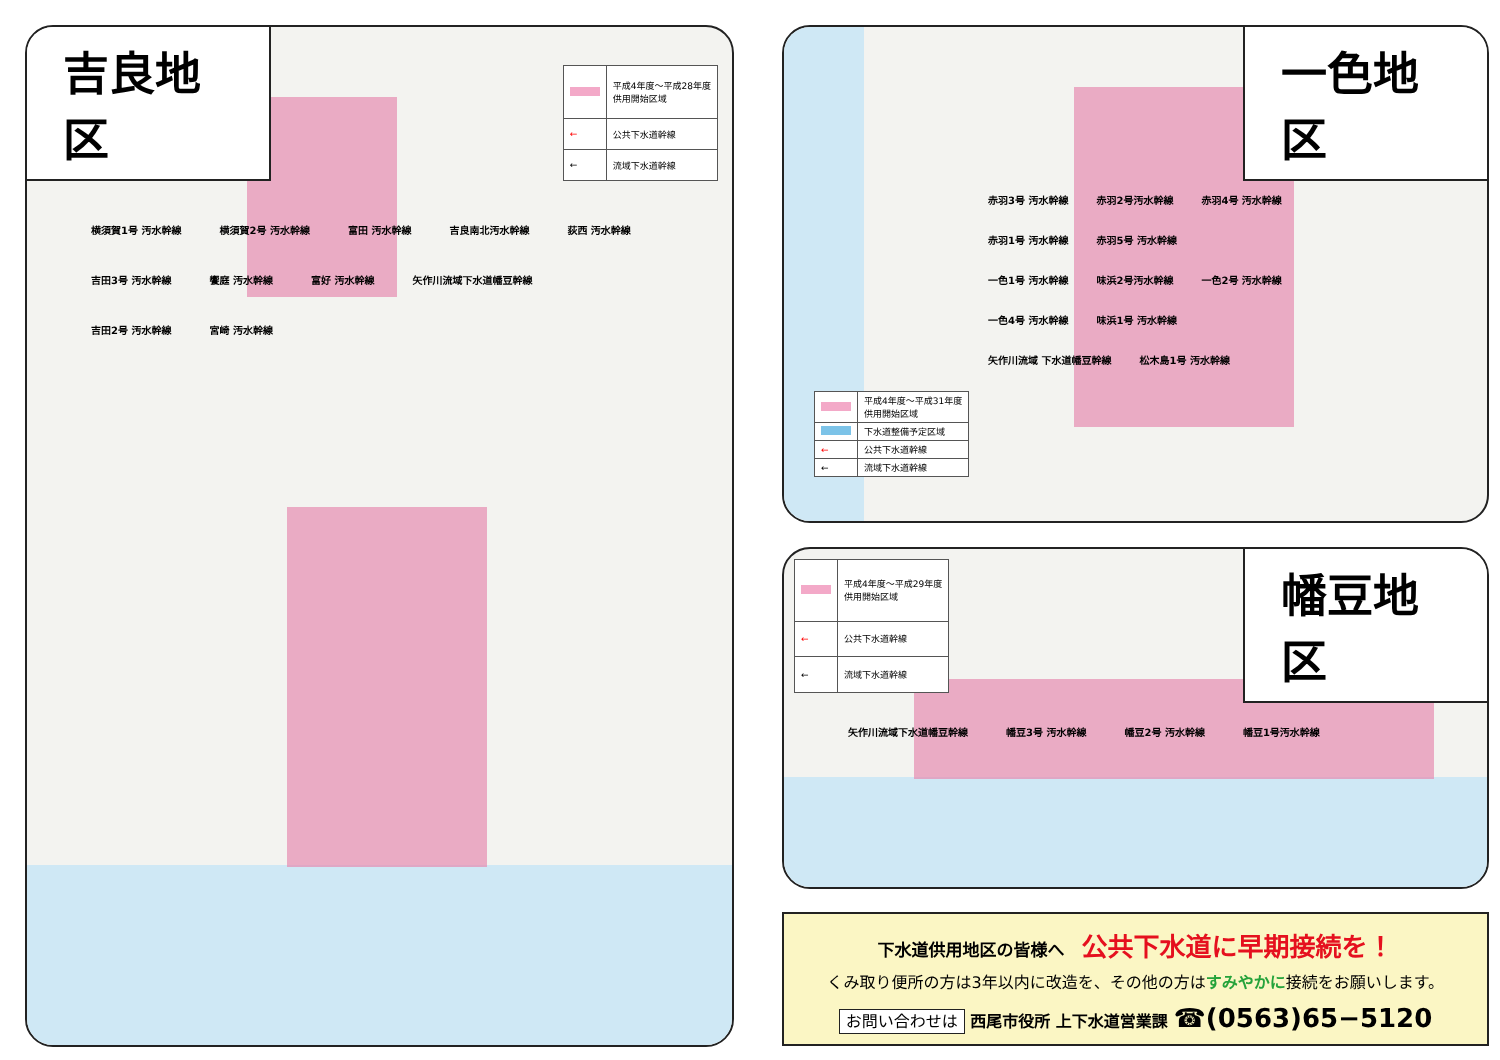吉良地区
| | 平成4年度～平成28年度 供用開始区域 |
| ← | 公共下水道幹線 |
| ← | 流域下水道幹線 |
横須賀1号 汚水幹線
横須賀2号 汚水幹線
富田 汚水幹線
吉良南北汚水幹線
荻西 汚水幹線
吉田3号 汚水幹線
饗庭 汚水幹線
富好 汚水幹線
矢作川流域下水道幡豆幹線
吉田2号 汚水幹線
宮崎 汚水幹線
一色地区
赤羽3号 汚水幹線
赤羽2号汚水幹線
赤羽4号 汚水幹線
赤羽1号 汚水幹線
赤羽5号 汚水幹線
一色1号 汚水幹線
味浜2号汚水幹線
一色2号 汚水幹線
一色4号 汚水幹線
味浜1号 汚水幹線
矢作川流域 下水道幡豆幹線
松木島1号 汚水幹線
| | 平成4年度～平成31年度 供用開始区域 |
| | 下水道整備予定区域 |
| ← | 公共下水道幹線 |
| ← | 流域下水道幹線 |
| | 平成4年度～平成29年度 供用開始区域 |
| ← | 公共下水道幹線 |
| ← | 流域下水道幹線 |
幡豆地区
矢作川流域下水道幡豆幹線
幡豆3号 汚水幹線
幡豆2号 汚水幹線
幡豆1号汚水幹線
下水道供用地区の皆様へ　公共下水道に早期接続を！
くみ取り便所の方は3年以内に改造を、その他の方はすみやかに接続をお願いします。
お問い合わせは 西尾市役所 上下水道営業課 ☎(0563)65−5120